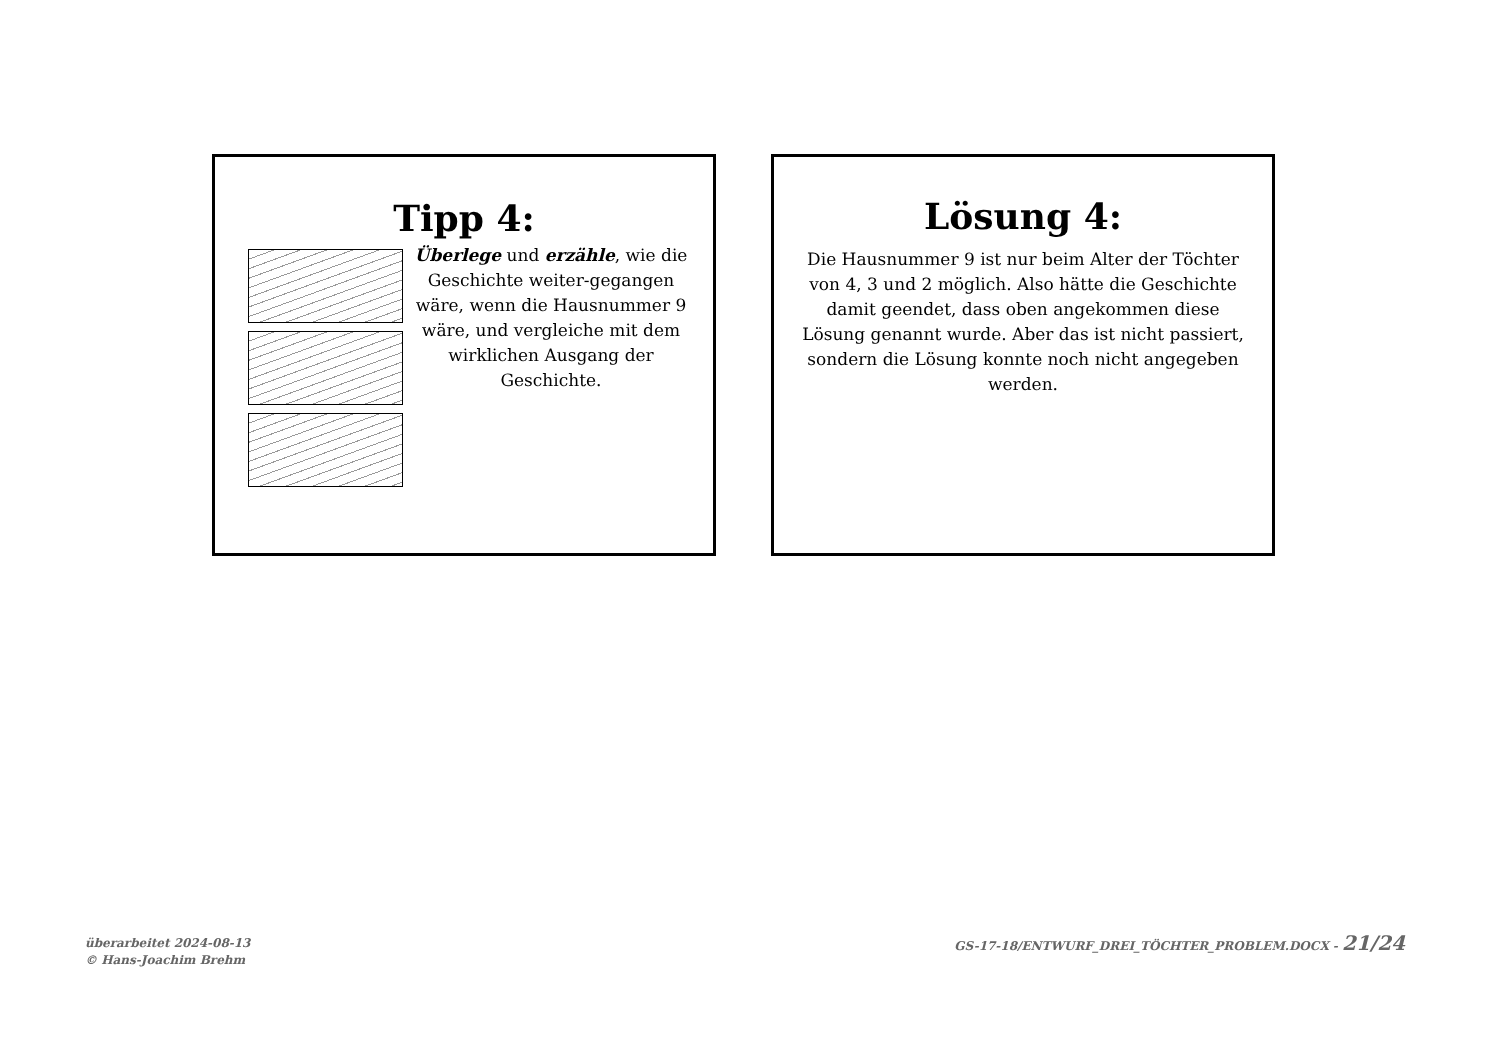Tipp 4:
Überlege und erzähle, wie die Geschichte weiter-gegangen wäre, wenn die Hausnummer 9 wäre, und vergleiche mit dem wirklichen Ausgang der Geschichte.
Lösung 4:
Die Hausnummer 9 ist nur beim Alter der Töchter von 4, 3 und 2 möglich. Also hätte die Geschichte damit geendet, dass oben angekommen diese Lösung genannt wurde. Aber das ist nicht passiert, sondern die Lösung konnte noch nicht angegeben werden.
überarbeitet 2024-08-13
© Hans-Joachim Brehm
GS-17-18/ENTWURF_DREI_TÖCHTER_PROBLEM.DOCX - 21/24